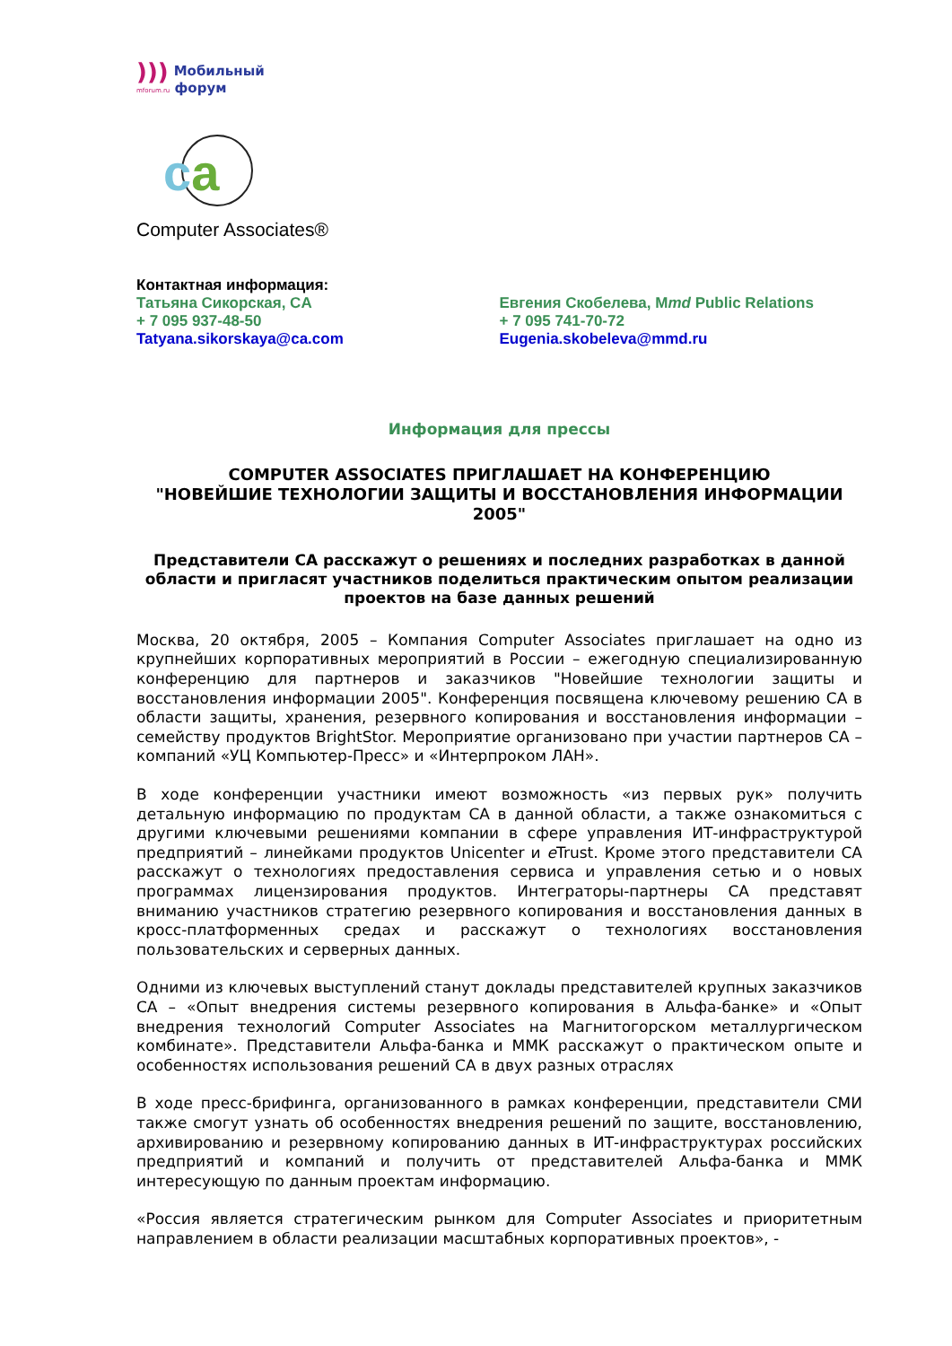))) Мобильный
mforum.ru форум
ca
Computer Associates®
Контактная информация:
Татьяна Сикорская, CA
+ 7 095 937-48-50
Tatyana.sikorskaya@ca.com
Евгения Скобелева, Mmd Public Relations
+ 7 095 741-70-72
Eugenia.skobeleva@mmd.ru
Информация для прессы
COMPUTER ASSOCIATES ПРИГЛАШАЕТ НА КОНФЕРЕНЦИЮ
"НОВЕЙШИЕ ТЕХНОЛОГИИ ЗАЩИТЫ И ВОССТАНОВЛЕНИЯ ИНФОРМАЦИИ 2005"
Представители CA расскажут о решениях и последних разработках в данной области и пригласят участников поделиться практическим опытом реализации проектов на базе данных решений
Москва, 20 октября, 2005 – Компания Computer Associates приглашает на одно из крупнейших корпоративных мероприятий в России – ежегодную специализированную конференцию для партнеров и заказчиков "Новейшие технологии защиты и восстановления информации 2005". Конференция посвящена ключевому решению CA в области защиты, хранения, резервного копирования и восстановления информации – семейству продуктов BrightStor. Мероприятие организовано при участии партнеров CA – компаний «УЦ Компьютер-Пресс» и «Интерпроком ЛАН».
В ходе конференции участники имеют возможность «из первых рук» получить детальную информацию по продуктам CA в данной области, а также ознакомиться с другими ключевыми решениями компании в сфере управления ИТ-инфраструктурой предприятий – линейками продуктов Unicenter и e Trust. Кроме этого представители CA расскажут о технологиях предоставления сервиса и управления сетью и о новых программах лицензирования продуктов. Интеграторы-партнеры CA представят вниманию участников стратегию резервного копирования и восстановления данных в кросс-платформенных средах и расскажут о технологиях восстановления пользовательских и серверных данных.
Одними из ключевых выступлений станут доклады представителей крупных заказчиков CA – «Опыт внедрения системы резервного копирования в Альфа-банке» и «Опыт внедрения технологий Computer Associates на Магнитогорском металлургическом комбинате». Представители Альфа-банка и ММК расскажут о практическом опыте и особенностях использования решений CA в двух разных отраслях
В ходе пресс-брифинга, организованного в рамках конференции, представители СМИ также смогут узнать об особенностях внедрения решений по защите, восстановлению, архивированию и резервному копированию данных в ИТ-инфраструктурах российских предприятий и компаний и получить от представителей Альфа-банка и ММК интересующую по данным проектам информацию.
«Россия является стратегическим рынком для Computer Associates и приоритетным направлением в области реализации масштабных корпоративных проектов», -